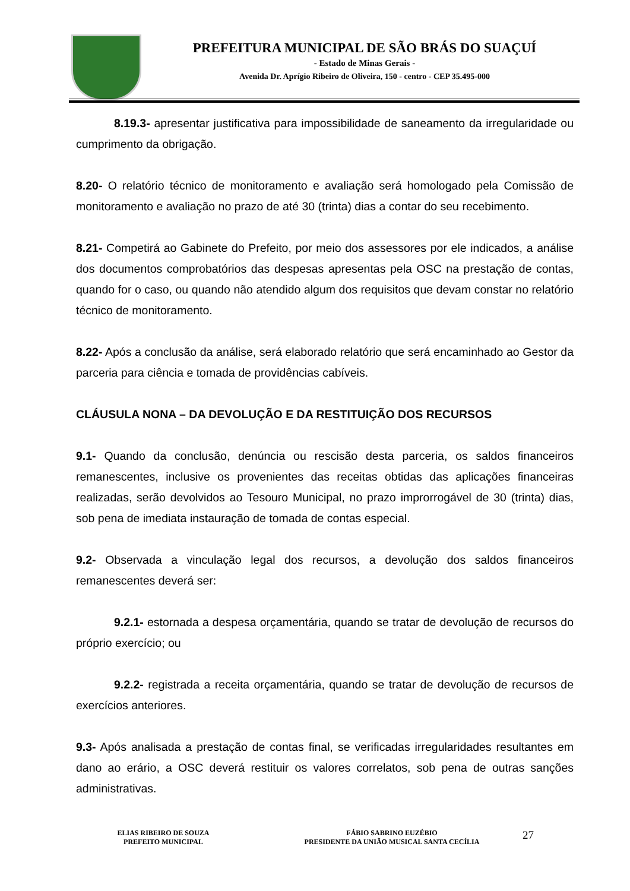PREFEITURA MUNICIPAL DE SÃO BRÁS DO SUAÇUÍ
- Estado de Minas Gerais -
Avenida Dr. Aprígio Ribeiro de Oliveira, 150 - centro - CEP 35.495-000
8.19.3- apresentar justificativa para impossibilidade de saneamento da irregularidade ou cumprimento da obrigação.
8.20- O relatório técnico de monitoramento e avaliação será homologado pela Comissão de monitoramento e avaliação no prazo de até 30 (trinta) dias a contar do seu recebimento.
8.21- Competirá ao Gabinete do Prefeito, por meio dos assessores por ele indicados, a análise dos documentos comprobatórios das despesas apresentas pela OSC na prestação de contas, quando for o caso, ou quando não atendido algum dos requisitos que devam constar no relatório técnico de monitoramento.
8.22- Após a conclusão da análise, será elaborado relatório que será encaminhado ao Gestor da parceria para ciência e tomada de providências cabíveis.
CLÁUSULA NONA – DA DEVOLUÇÃO E DA RESTITUIÇÃO DOS RECURSOS
9.1- Quando da conclusão, denúncia ou rescisão desta parceria, os saldos financeiros remanescentes, inclusive os provenientes das receitas obtidas das aplicações financeiras realizadas, serão devolvidos ao Tesouro Municipal, no prazo improrrogável de 30 (trinta) dias, sob pena de imediata instauração de tomada de contas especial.
9.2- Observada a vinculação legal dos recursos, a devolução dos saldos financeiros remanescentes deverá ser:
9.2.1- estornada a despesa orçamentária, quando se tratar de devolução de recursos do próprio exercício; ou
9.2.2- registrada a receita orçamentária, quando se tratar de devolução de recursos de exercícios anteriores.
9.3- Após analisada a prestação de contas final, se verificadas irregularidades resultantes em dano ao erário, a OSC deverá restituir os valores correlatos, sob pena de outras sanções administrativas.
ELIAS RIBEIRO DE SOUZA
PREFEITO MUNICIPAL
FÁBIO SABRINO EUZÉBIO
PRESIDENTE DA UNIÃO MUSICAL SANTA CECÍLIA
27